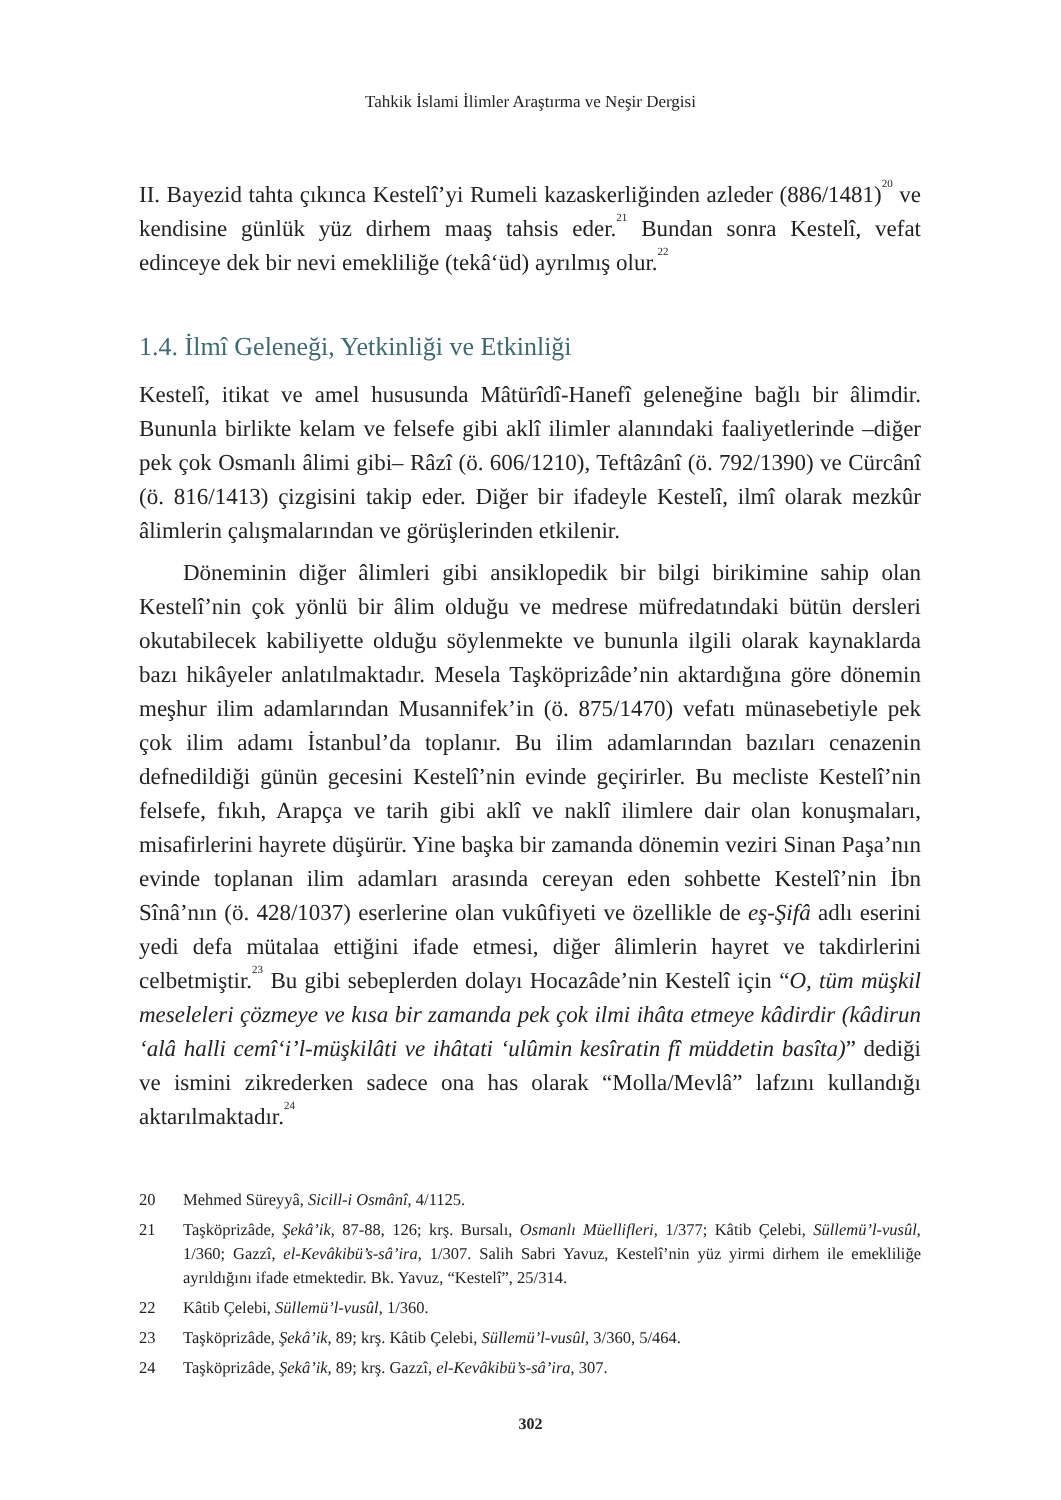Tahkik İslami İlimler Araştırma ve Neşir Dergisi
II. Bayezid tahta çıkınca Kestelî’yi Rumeli kazaskerliğinden azleder (886/1481)<sup>20</sup> ve kendisine günlük yüz dirhem maaş tahsis eder.<sup>21</sup> Bundan sonra Kestelî, vefat edinceye dek bir nevi emekliliğe (tekâ‘üd) ayrılmış olur.<sup>22</sup>
1.4. İlmî Geleneği, Yetkinliği ve Etkinliği
Kestelî, itikat ve amel hususunda Mâtürîdî-Hanefî geleneğine bağlı bir âlimdir. Bununla birlikte kelam ve felsefe gibi aklî ilimler alanındaki faaliyetlerinde –diğer pek çok Osmanlı âlimi gibi– Râzî (ö. 606/1210), Teftâzânî (ö. 792/1390) ve Cürcânî (ö. 816/1413) çizgisini takip eder. Diğer bir ifadeyle Kestelî, ilmî olarak mezkûr âlimlerin çalışmalarından ve görüşlerinden etkilenir.
Döneminin diğer âlimleri gibi ansiklopedik bir bilgi birikimine sahip olan Kestelî’nin çok yönlü bir âlim olduğu ve medrese müfredatındaki bütün dersleri okutabilecek kabiliyette olduğu söylenmekte ve bununla ilgili olarak kaynaklarda bazı hikâyeler anlatılmaktadır. Mesela Taşköprizâde’nin aktardığına göre dönemin meşhur ilim adamlarından Musannifek’in (ö. 875/1470) vefatı münasebetiyle pek çok ilim adamı İstanbul’da toplanır. Bu ilim adamlarından bazıları cenazenin defnedildiği günün gecesini Kestelî’nin evinde geçirirler. Bu mecliste Kestelî’nin felsefe, fıkıh, Arapça ve tarih gibi aklî ve naklî ilimlere dair olan konuşmaları, misafirlerini hayrete düşürür. Yine başka bir zamanda dönemin veziri Sinan Paşa’nın evinde toplanan ilim adamları arasında cereyan eden sohbette Kestelî’nin İbn Sînâ’nın (ö. 428/1037) eserlerine olan vukûfiyeti ve özellikle de eş-Şifâ adlı eserini yedi defa mütalaa ettiğini ifade etmesi, diğer âlimlerin hayret ve takdirlerini celbetmiştir.<sup>23</sup> Bu gibi sebeplerden dolayı Hocazâde’nin Kestelî için “O, tüm müşkil meseleleri çözmeye ve kısa bir zamanda pek çok ilmi ihâta etmeye kâdirdir (kâdirun ‘alâ halli cemî‘i’l-müşkilâti ve ihâtati ‘ulûmin kesîratin fî müddetin basîta)” dediği ve ismini zikrederken sadece ona has olarak “Molla/Mevlâ” lafzını kullandığı aktarılmaktadır.<sup>24</sup>
20 Mehmed Süreyyâ, Sicill-i Osmânî, 4/1125.
21 Taşköprizâde, Şekâ’ik, 87-88, 126; krş. Bursalı, Osmanlı Müellifleri, 1/377; Kâtib Çelebi, Süllemü’l-vusûl, 1/360; Gazzî, el-Kevâkibü’s-sâ’ira, 1/307. Salih Sabri Yavuz, Kestelî’nin yüz yirmi dirhem ile emekliliğe ayrıldığını ifade etmektedir. Bk. Yavuz, “Kestelî”, 25/314.
22 Kâtib Çelebi, Süllemü’l-vusûl, 1/360.
23 Taşköprizâde, Şekâ’ik, 89; krş. Kâtib Çelebi, Süllemü’l-vusûl, 3/360, 5/464.
24 Taşköprizâde, Şekâ’ik, 89; krş. Gazzî, el-Kevâkibü’s-sâ’ira, 307.
302